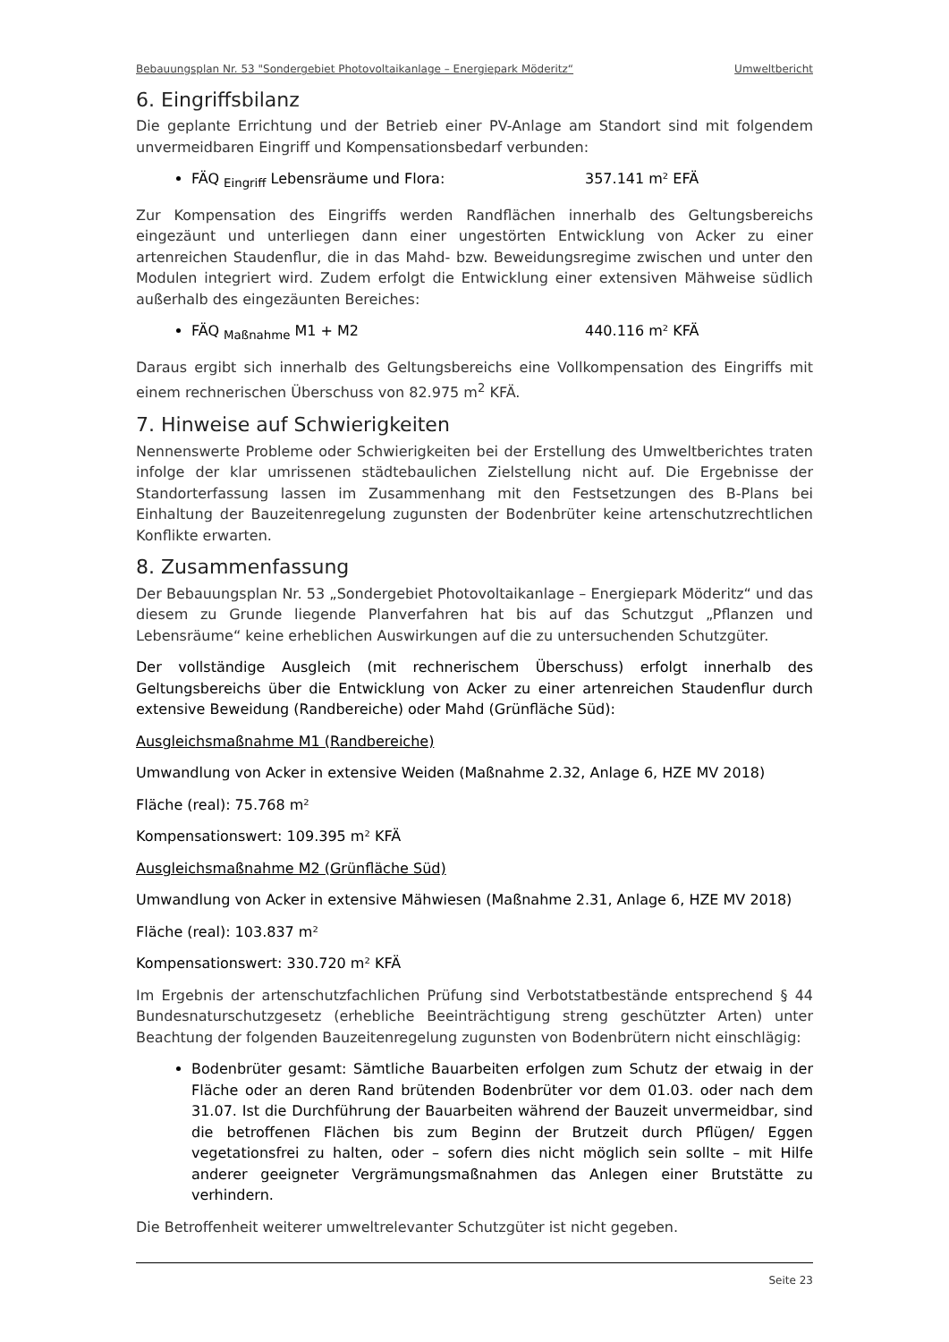Bebauungsplan Nr. 53 "Sondergebiet Photovoltaikanlage – Energiepark Möderitz“ Umweltbericht
6. Eingriffsbilanz
Die geplante Errichtung und der Betrieb einer PV-Anlage am Standort sind mit folgendem unvermeidbaren Eingriff und Kompensationsbedarf verbunden:
FÄQ <sub>Eingriff</sub> Lebensräume und Flora: 357.141 m² EFÄ
Zur Kompensation des Eingriffs werden Randflächen innerhalb des Geltungsbereichs eingezäunt und unterliegen dann einer ungestörten Entwicklung von Acker zu einer artenreichen Staudenflur, die in das Mahd- bzw. Beweidungsregime zwischen und unter den Modulen integriert wird. Zudem erfolgt die Entwicklung einer extensiven Mähweise südlich außerhalb des eingezäunten Bereiches:
FÄQ <sub>Maßnahme</sub> M1 + M2 440.116 m² KFÄ
Daraus ergibt sich innerhalb des Geltungsbereichs eine Vollkompensation des Eingriffs mit einem rechnerischen Überschuss von 82.975 m<sup>2</sup> KFÄ.
7. Hinweise auf Schwierigkeiten
Nennenswerte Probleme oder Schwierigkeiten bei der Erstellung des Umweltberichtes traten infolge der klar umrissenen städtebaulichen Zielstellung nicht auf. Die Ergebnisse der Standorterfassung lassen im Zusammenhang mit den Festsetzungen des B-Plans bei Einhaltung der Bauzeitenregelung zugunsten der Bodenbrüter keine artenschutzrechtlichen Konflikte erwarten.
8. Zusammenfassung
Der Bebauungsplan Nr. 53 „Sondergebiet Photovoltaikanlage – Energiepark Möderitz“ und das diesem zu Grunde liegende Planverfahren hat bis auf das Schutzgut „Pflanzen und Lebensräume“ keine erheblichen Auswirkungen auf die zu untersuchenden Schutzgüter.
Der vollständige Ausgleich (mit rechnerischem Überschuss) erfolgt innerhalb des Geltungsbereichs über die Entwicklung von Acker zu einer artenreichen Staudenflur durch extensive Beweidung (Randbereiche) oder Mahd (Grünfläche Süd):
Ausgleichsmaßnahme M1 (Randbereiche)
Umwandlung von Acker in extensive Weiden (Maßnahme 2.32, Anlage 6, HZE MV 2018)
Fläche (real): 75.768 m²
Kompensationswert: 109.395 m² KFÄ
Ausgleichsmaßnahme M2 (Grünfläche Süd)
Umwandlung von Acker in extensive Mähwiesen (Maßnahme 2.31, Anlage 6, HZE MV 2018)
Fläche (real): 103.837 m²
Kompensationswert: 330.720 m² KFÄ
Im Ergebnis der artenschutzfachlichen Prüfung sind Verbotstatbestände entsprechend § 44 Bundesnaturschutzgesetz (erhebliche Beeinträchtigung streng geschützter Arten) unter Beachtung der folgenden Bauzeitenregelung zugunsten von Bodenbrütern nicht einschlägig:
Bodenbrüter gesamt: Sämtliche Bauarbeiten erfolgen zum Schutz der etwaig in der Fläche oder an deren Rand brütenden Bodenbrüter vor dem 01.03. oder nach dem 31.07. Ist die Durchführung der Bauarbeiten während der Bauzeit unvermeidbar, sind die betroffenen Flächen bis zum Beginn der Brutzeit durch Pflügen/ Eggen vegetationsfrei zu halten, oder – sofern dies nicht möglich sein sollte – mit Hilfe anderer geeigneter Vergrämungsmaßnahmen das Anlegen einer Brutstätte zu verhindern.
Die Betroffenheit weiterer umweltrelevanter Schutzgüter ist nicht gegeben.
Seite 23